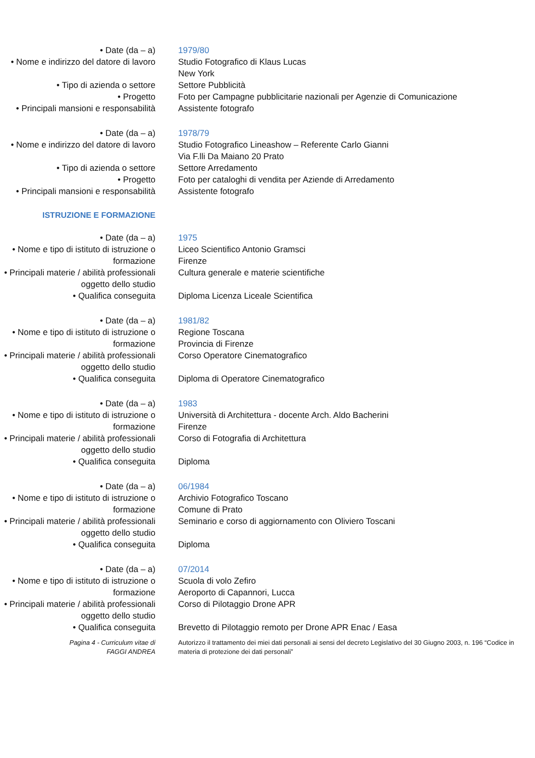• Date (da – a) 1979/80
• Nome e indirizzo del datore di lavoro
Studio Fotografico di Klaus Lucas
New York
• Tipo di azienda o settore Settore Pubblicità
• Progetto Foto per Campagne pubblicitarie nazionali per Agenzie di Comunicazione
• Principali mansioni e responsabilità
Assistente fotografo
• Date (da – a) 1978/79
• Nome e indirizzo del datore di lavoro
Studio Fotografico Lineashow – Referente Carlo Gianni
Via F.lli Da Maiano 20 Prato
• Tipo di azienda o settore Settore Arredamento
• Progetto Foto per cataloghi di vendita per Aziende di Arredamento
• Principali mansioni e responsabilità
Assistente fotografo
ISTRUZIONE E FORMAZIONE
• Date (da – a) 1975
• Nome e tipo di istituto di istruzione o formazione
Liceo Scientifico Antonio Gramsci
Firenze
• Principali materie / abilità professionali oggetto dello studio
Cultura generale e materie scientifiche
• Qualifica conseguita Diploma Licenza Liceale Scientifica
• Date (da – a) 1981/82
• Nome e tipo di istituto di istruzione o formazione
Regione Toscana
Provincia di Firenze
• Principali materie / abilità professionali oggetto dello studio
Corso Operatore Cinematografico
• Qualifica conseguita Diploma di Operatore Cinematografico
• Date (da – a) 1983
• Nome e tipo di istituto di istruzione o formazione
Università di Architettura - docente Arch. Aldo Bacherini
Firenze
• Principali materie / abilità professionali oggetto dello studio
Corso di Fotografia di Architettura
• Qualifica conseguita Diploma
• Date (da – a) 06/1984
• Nome e tipo di istituto di istruzione o formazione
Archivio Fotografico Toscano
Comune di Prato
• Principali materie / abilità professionali oggetto dello studio
Seminario e corso di aggiornamento con Oliviero Toscani
• Qualifica conseguita Diploma
• Date (da – a) 07/2014
• Nome e tipo di istituto di istruzione o formazione
Scuola di volo Zefiro
Aeroporto di Capannori, Lucca
• Principali materie / abilità professionali oggetto dello studio
Corso di Pilotaggio Drone APR
• Qualifica conseguita Brevetto di Pilotaggio remoto per Drone APR Enac / Easa
Pagina 4 - Curriculum vitae di
FAGGI ANDREA
Autorizzo il trattamento dei miei dati personali ai sensi del decreto Legislativo del 30 Giugno 2003, n. 196 “Codice in materia di protezione dei dati personali”